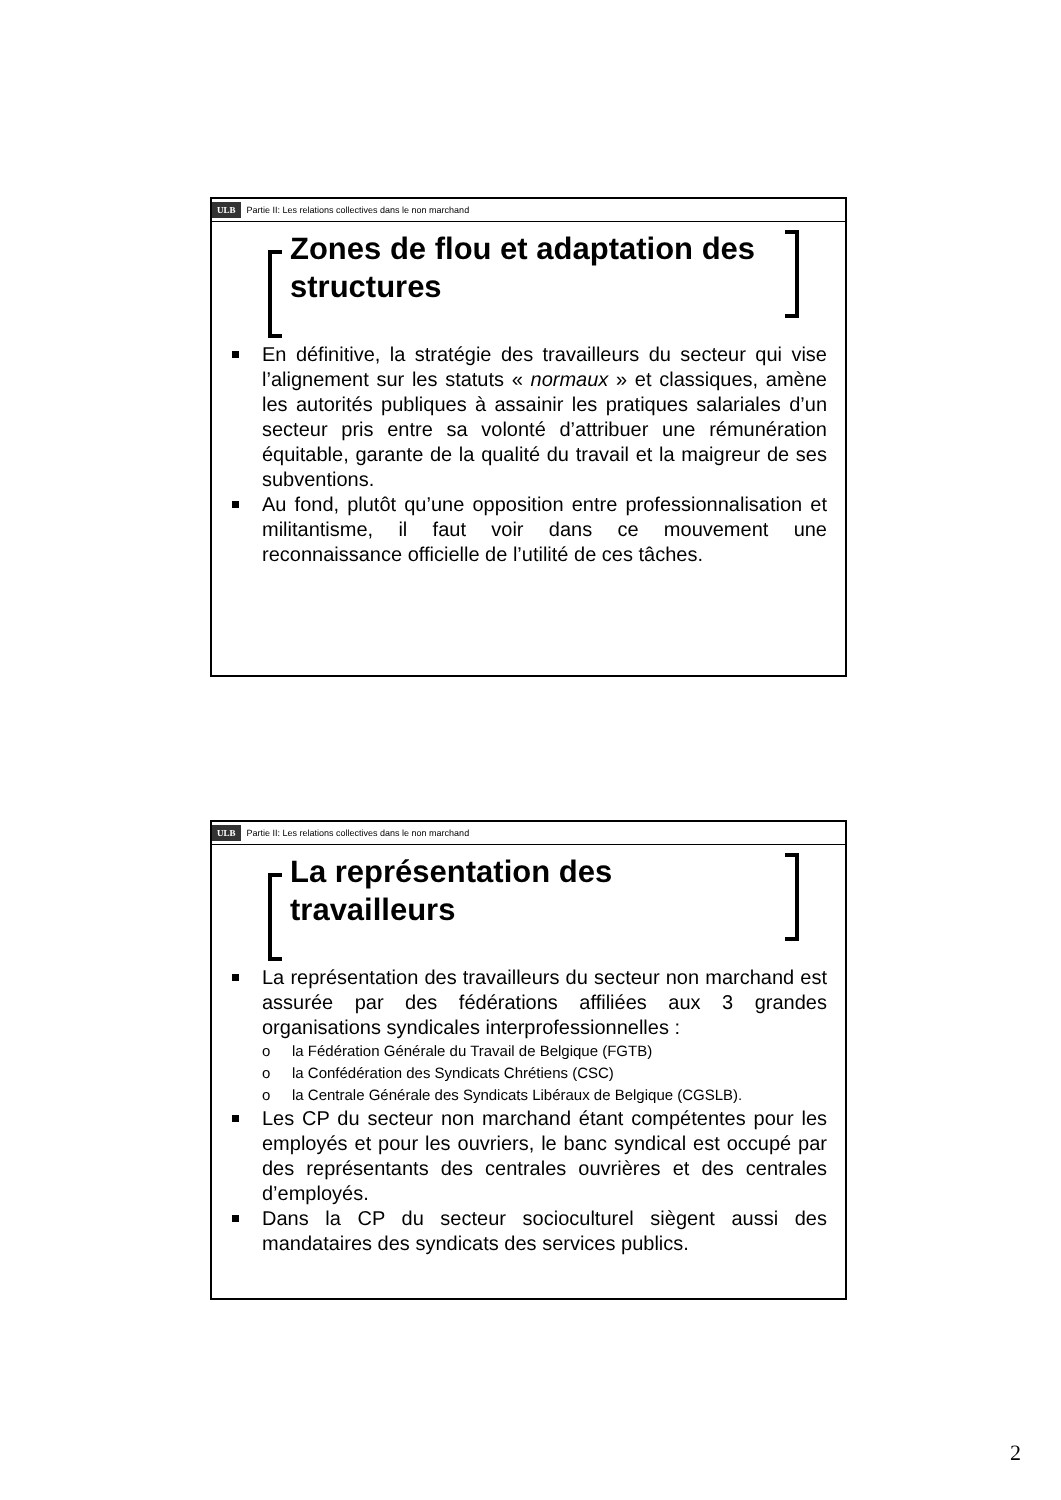ULB Partie II: Les relations collectives dans le non marchand
Zones de flou et adaptation des structures
En définitive, la stratégie des travailleurs du secteur qui vise l’alignement sur les statuts « normaux » et classiques, amène les autorités publiques à assainir les pratiques salariales d’un secteur pris entre sa volonté d’attribuer une rémunération équitable, garante de la qualité du travail et la maigreur de ses subventions.
Au fond, plutôt qu’une opposition entre professionnalisation et militantisme, il faut voir dans ce mouvement une reconnaissance officielle de l’utilité de ces tâches.
ULB Partie II: Les relations collectives dans le non marchand
La représentation des travailleurs
La représentation des travailleurs du secteur non marchand est assurée par des fédérations affiliées aux 3 grandes organisations syndicales interprofessionnelles :
o la Fédération Générale du Travail de Belgique (FGTB)
o la Confédération des Syndicats Chrétiens (CSC)
o la Centrale Générale des Syndicats Libéraux de Belgique (CGSLB).
Les CP du secteur non marchand étant compétentes pour les employés et pour les ouvriers, le banc syndical est occupé par des représentants des centrales ouvrières et des centrales d’employés.
Dans la CP du secteur socioculturel siègent aussi des mandataires des syndicats des services publics.
2